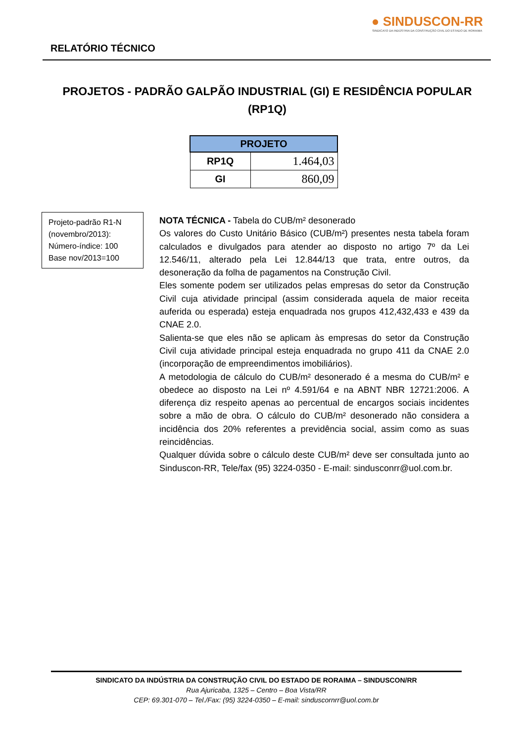RELATÓRIO TÉCNICO
● SINDUSCON-RR
SINDICATO DA INDÚSTRIA DA CONSTRUÇÃO CIVIL DO ESTADO DE RORAIMA
PROJETOS - PADRÃO GALPÃO INDUSTRIAL (GI) E RESIDÊNCIA POPULAR (RP1Q)
| PROJETO | |
| --- | --- |
| RP1Q | 1.464,03 |
| GI | 860,09 |
Projeto-padrão R1-N (novembro/2013):
Número-índice: 100
Base nov/2013=100
NOTA TÉCNICA - Tabela do CUB/m² desonerado
Os valores do Custo Unitário Básico (CUB/m²) presentes nesta tabela foram calculados e divulgados para atender ao disposto no artigo 7º da Lei 12.546/11, alterado pela Lei 12.844/13 que trata, entre outros, da desoneração da folha de pagamentos na Construção Civil.
Eles somente podem ser utilizados pelas empresas do setor da Construção Civil cuja atividade principal (assim considerada aquela de maior receita auferida ou esperada) esteja enquadrada nos grupos 412,432,433 e 439 da CNAE 2.0.
Salienta-se que eles não se aplicam às empresas do setor da Construção Civil cuja atividade principal esteja enquadrada no grupo 411 da CNAE 2.0 (incorporação de empreendimentos imobiliários).
A metodologia de cálculo do CUB/m² desonerado é a mesma do CUB/m² e obedece ao disposto na Lei nº 4.591/64 e na ABNT NBR 12721:2006. A diferença diz respeito apenas ao percentual de encargos sociais incidentes sobre a mão de obra. O cálculo do CUB/m² desonerado não considera a incidência dos 20% referentes a previdência social, assim como as suas reincidências.
Qualquer dúvida sobre o cálculo deste CUB/m² deve ser consultada junto ao Sinduscon-RR, Tele/fax (95) 3224-0350 - E-mail: sindusconrr@uol.com.br.
SINDICATO DA INDÚSTRIA DA CONSTRUÇÃO CIVIL DO ESTADO DE RORAIMA – SINDUSCON/RR
Rua Ajuricaba, 1325 – Centro – Boa Vista/RR
CEP: 69.301-070 – Tel./Fax: (95) 3224-0350 – E-mail: sinduscornrr@uol.com.br